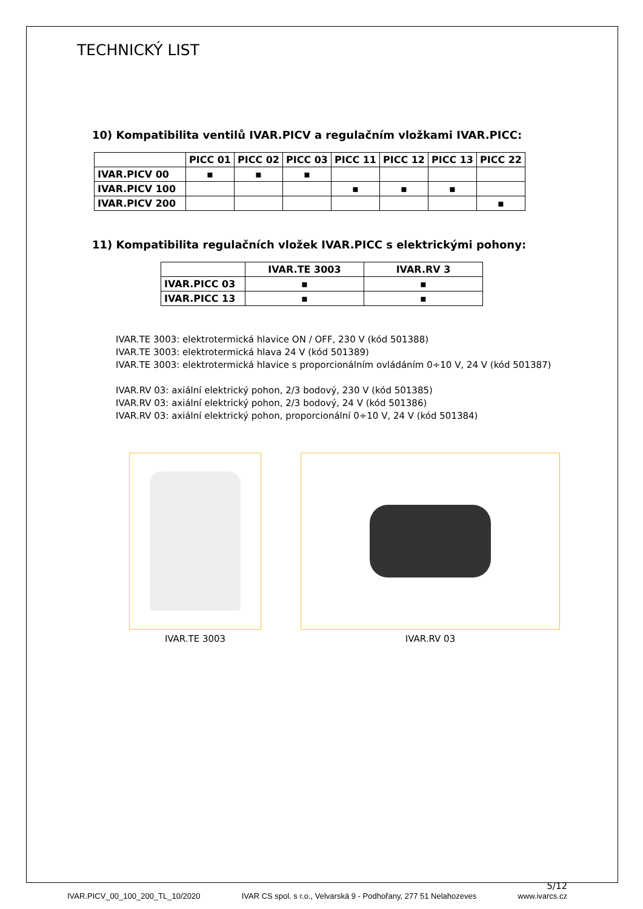TECHNICKÝ LIST
10) Kompatibilita ventilů IVAR.PICV a regulačním vložkami IVAR.PICC:
| | PICC 01 | PICC 02 | PICC 03 | PICC 11 | PICC 12 | PICC 13 | PICC 22 |
| --- | --- | --- | --- | --- | --- | --- | --- |
| IVAR.PICV 00 | ▪ | ▪ | ▪ | | | | |
| IVAR.PICV 100 | | | | ▪ | ▪ | ▪ | |
| IVAR.PICV 200 | | | | | | | ▪ |
11) Kompatibilita regulačních vložek IVAR.PICC s elektrickými pohony:
| | IVAR.TE 3003 | IVAR.RV 3 |
| --- | --- | --- |
| IVAR.PICC 03 | ▪ | ▪ |
| IVAR.PICC 13 | ▪ | ▪ |
IVAR.TE 3003: elektrotermická hlavice ON / OFF, 230 V (kód 501388)
IVAR.TE 3003: elektrotermická hlava 24 V (kód 501389)
IVAR.TE 3003: elektrotermická hlavice s proporcionálním ovládáním 0÷10 V, 24 V (kód 501387)
IVAR.RV 03: axiální elektrický pohon, 2/3 bodový, 230 V (kód 501385)
IVAR.RV 03: axiální elektrický pohon, 2/3 bodový, 24 V (kód 501386)
IVAR.RV 03: axiální elektrický pohon, proporcionální 0÷10 V, 24 V (kód 501384)
IVAR.TE 3003 IVAR.RV 03
5/12
IVAR.PICV_00_100_200_TL_10/2020 IVAR CS spol. s r.o., Velvarská 9 - Podhořany, 277 51 Nelahozeves www.ivarcs.cz